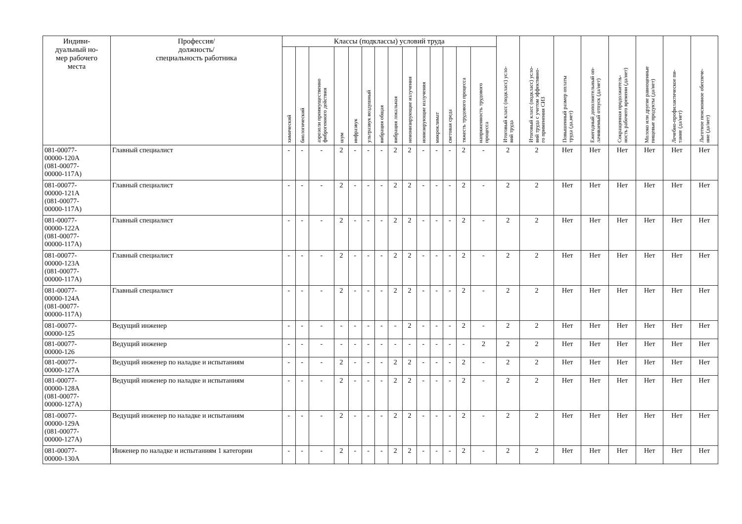| Индиви- дуальный но- мер рабочего места | Профессия/ должность/ специальность работника | Классы (подклассы) условий труда | | | | | | | | | | | | | | Итоговый класс (подкласс) усло- вий труда | Итоговый класс (подкласс) усло- вий труда с учетом эффективно- го применения СИЗ | Повышенный размер оплаты труда (да,нет) | Ежегодный дополнительный оп- лачиваемый отпуск (да/нет) | Сокращенная продолжитель- ность рабочего времени (да/нет) | Молоко или другие равноценные пищевые продукты (да/нет) | Лечебно-профилактическое пи- тание (да/нет) | Льготное пенсионное обеспече- ние (да/нет) |
| --- | --- | --- | --- | --- | --- | --- | --- | --- | --- | --- | --- | --- | --- | --- | --- | --- | --- | --- | --- | --- | --- | --- | --- |
| | | химический | биологический | аэрозоли преимущественно фиброгенного действия | шум | инфразвук | ультразвук воздушный | вибрация общая | вибрация локальная | неионизирующие излучения | ионизирующие излучения | микроклимат | световая среда | тяжесть трудового процесса | напряженность трудового процесса | | | | | | | | |
| 081-00077- 00000-120А (081-00077- 00000-117А) | Главный специалист | - | - | - | 2 | - | - | - | 2 | 2 | - | - | - | 2 | - | 2 | 2 | Нет | Нет | Нет | Нет | Нет | Нет |
| 081-00077- 00000-121А (081-00077- 00000-117А) | Главный специалист | - | - | - | 2 | - | - | - | 2 | 2 | - | - | - | 2 | - | 2 | 2 | Нет | Нет | Нет | Нет | Нет | Нет |
| 081-00077- 00000-122А (081-00077- 00000-117А) | Главный специалист | - | - | - | 2 | - | - | - | 2 | 2 | - | - | - | 2 | - | 2 | 2 | Нет | Нет | Нет | Нет | Нет | Нет |
| 081-00077- 00000-123А (081-00077- 00000-117А) | Главный специалист | - | - | - | 2 | - | - | - | 2 | 2 | - | - | - | 2 | - | 2 | 2 | Нет | Нет | Нет | Нет | Нет | Нет |
| 081-00077- 00000-124А (081-00077- 00000-117А) | Главный специалист | - | - | - | 2 | - | - | - | 2 | 2 | - | - | - | 2 | - | 2 | 2 | Нет | Нет | Нет | Нет | Нет | Нет |
| 081-00077- 00000-125 | Ведущий инженер | - | - | - | - | - | - | - | - | 2 | - | - | - | 2 | - | 2 | 2 | Нет | Нет | Нет | Нет | Нет | Нет |
| 081-00077- 00000-126 | Ведущий инженер | - | - | - | - | - | - | - | - | - | - | - | - | - | 2 | 2 | 2 | Нет | Нет | Нет | Нет | Нет | Нет |
| 081-00077- 00000-127А | Ведущий инженер по наладке и испытаниям | - | - | - | 2 | - | - | - | 2 | 2 | - | - | - | 2 | - | 2 | 2 | Нет | Нет | Нет | Нет | Нет | Нет |
| 081-00077- 00000-128А (081-00077- 00000-127А) | Ведущий инженер по наладке и испытаниям | - | - | - | 2 | - | - | - | 2 | 2 | - | - | - | 2 | - | 2 | 2 | Нет | Нет | Нет | Нет | Нет | Нет |
| 081-00077- 00000-129А (081-00077- 00000-127А) | Ведущий инженер по наладке и испытаниям | - | - | - | 2 | - | - | - | 2 | 2 | - | - | - | 2 | - | 2 | 2 | Нет | Нет | Нет | Нет | Нет | Нет |
| 081-00077- 00000-130А | Инженер по наладке и испытаниям 1 категории | - | - | - | 2 | - | - | - | 2 | 2 | - | - | - | 2 | - | 2 | 2 | Нет | Нет | Нет | Нет | Нет | Нет |